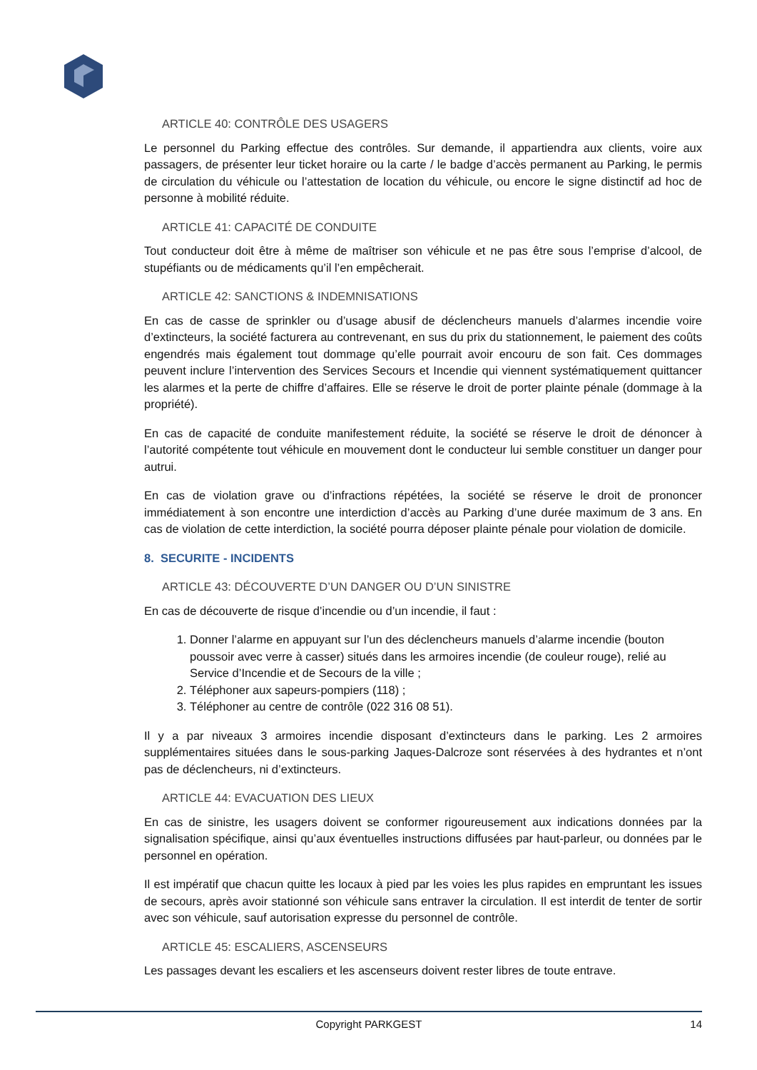ARTICLE 40: CONTRÔLE DES USAGERS
Le personnel du Parking effectue des contrôles. Sur demande, il appartiendra aux clients, voire aux passagers, de présenter leur ticket horaire ou la carte / le badge d’accès permanent au Parking, le permis de circulation du véhicule ou l’attestation de location du véhicule, ou encore le signe distinctif ad hoc de personne à mobilité réduite.
ARTICLE 41: CAPACITÉ DE CONDUITE
Tout conducteur doit être à même de maîtriser son véhicule et ne pas être sous l’emprise d’alcool, de stupéfiants ou de médicaments qu’il l’en empêcherait.
ARTICLE 42: SANCTIONS & INDEMNISATIONS
En cas de casse de sprinkler ou d’usage abusif de déclencheurs manuels d’alarmes incendie voire d’extincteurs, la société facturera au contrevenant, en sus du prix du stationnement, le paiement des coûts engendrés mais également tout dommage qu’elle pourrait avoir encouru de son fait. Ces dommages peuvent inclure l’intervention des Services Secours et Incendie qui viennent systématiquement quittancer les alarmes et la perte de chiffre d’affaires. Elle se réserve le droit de porter plainte pénale (dommage à la propriété).
En cas de capacité de conduite manifestement réduite, la société se réserve le droit de dénoncer à l’autorité compétente tout véhicule en mouvement dont le conducteur lui semble constituer un danger pour autrui.
En cas de violation grave ou d’infractions répétées, la société se réserve le droit de prononcer immédiatement à son encontre une interdiction d’accès au Parking d’une durée maximum de 3 ans. En cas de violation de cette interdiction, la société pourra déposer plainte pénale pour violation de domicile.
8. SECURITE - INCIDENTS
ARTICLE 43: DÉCOUVERTE D’UN DANGER OU D’UN SINISTRE
En cas de découverte de risque d’incendie ou d’un incendie, il faut :
1. Donner l’alarme en appuyant sur l’un des déclencheurs manuels d’alarme incendie (bouton poussoir avec verre à casser) situés dans les armoires incendie (de couleur rouge), relié au Service d’Incendie et de Secours de la ville ;
2. Téléphoner aux sapeurs-pompiers (118) ;
3. Téléphoner au centre de contrôle (022 316 08 51).
Il y a par niveaux 3 armoires incendie disposant d’extincteurs dans le parking. Les 2 armoires supplémentaires situées dans le sous-parking Jaques-Dalcroze sont réservées à des hydrantes et n’ont pas de déclencheurs, ni d’extincteurs.
ARTICLE 44: EVACUATION DES LIEUX
En cas de sinistre, les usagers doivent se conformer rigoureusement aux indications données par la signalisation spécifique, ainsi qu’aux éventuelles instructions diffusées par haut-parleur, ou données par le personnel en opération.
Il est impératif que chacun quitte les locaux à pied par les voies les plus rapides en empruntant les issues de secours, après avoir stationné son véhicule sans entraver la circulation. Il est interdit de tenter de sortir avec son véhicule, sauf autorisation expresse du personnel de contrôle.
ARTICLE 45: ESCALIERS, ASCENSEURS
Les passages devant les escaliers et les ascenseurs doivent rester libres de toute entrave.
Copyright PARKGEST
14